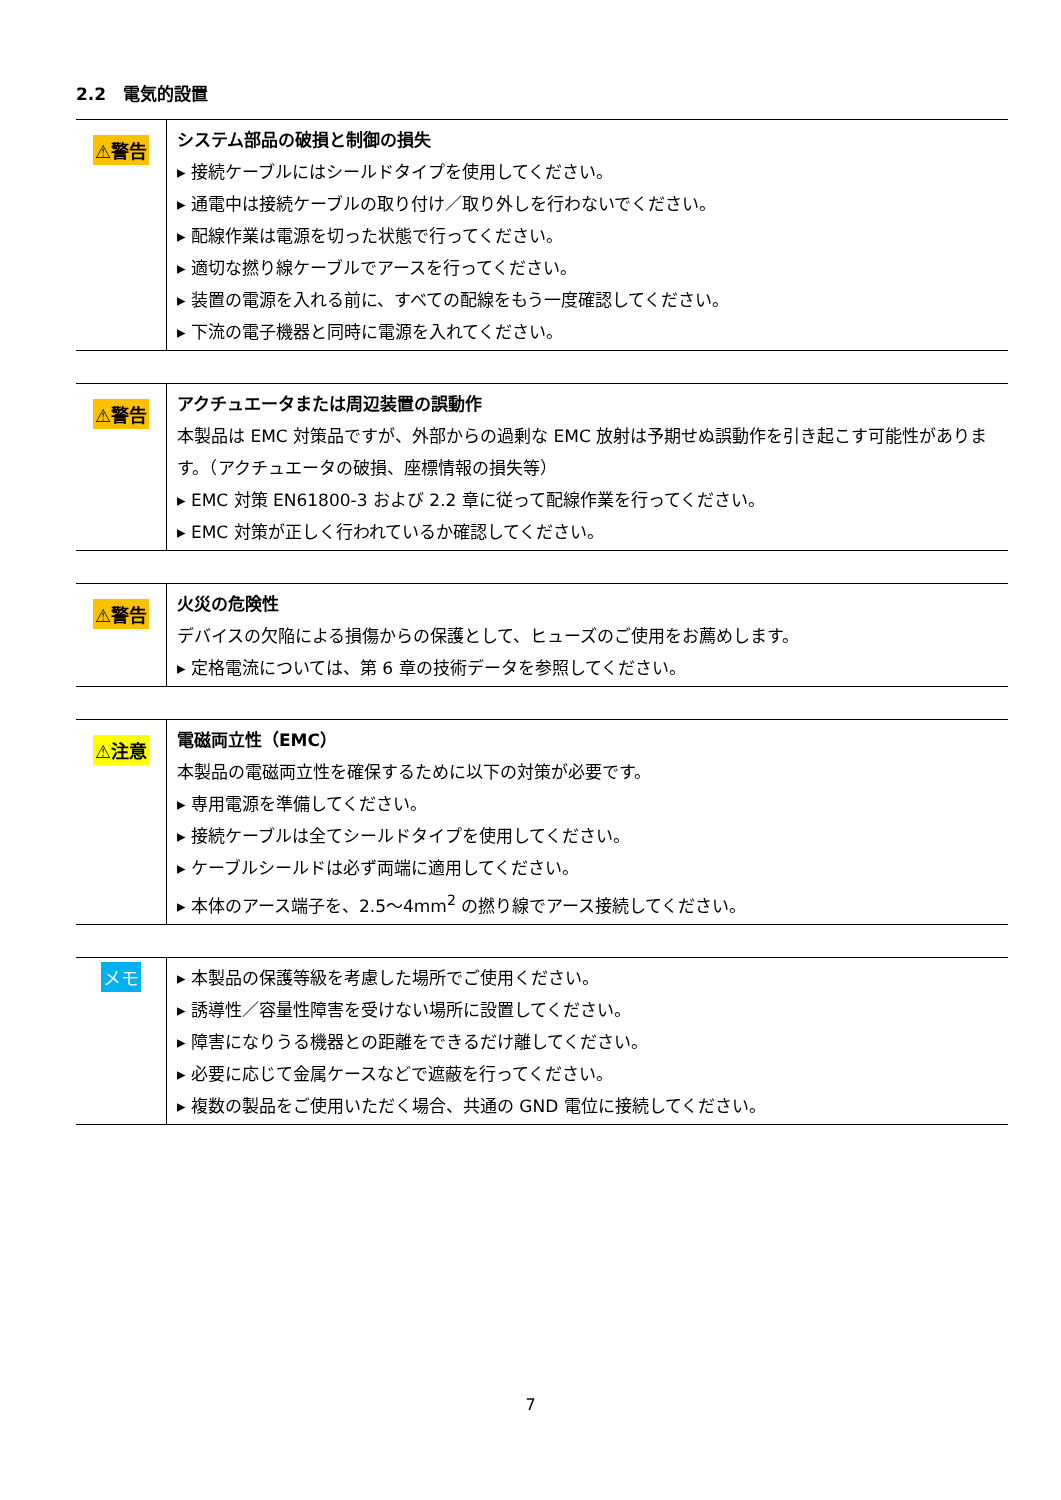2.2　電気的設置
| ⚠警告 | システム部品の破損と制御の損失 ▸ 接続ケーブルにはシールドタイプを使用してください。 ▸ 通電中は接続ケーブルの取り付け／取り外しを行わないでください。 ▸ 配線作業は電源を切った状態で行ってください。 ▸ 適切な撚り線ケーブルでアースを行ってください。 ▸ 装置の電源を入れる前に、すべての配線をもう一度確認してください。 ▸ 下流の電子機器と同時に電源を入れてください。 |
| ⚠警告 | アクチュエータまたは周辺装置の誤動作 本製品は EMC 対策品ですが、外部からの過剰な EMC 放射は予期せぬ誤動作を引き起こす可能性があります。（アクチュエータの破損、座標情報の損失等） ▸ EMC 対策 EN61800-3 および 2.2 章に従って配線作業を行ってください。 ▸ EMC 対策が正しく行われているか確認してください。 |
| ⚠警告 | 火災の危険性 デバイスの欠陥による損傷からの保護として、ヒューズのご使用をお薦めします。 ▸ 定格電流については、第 6 章の技術データを参照してください。 |
| ⚠注意 | 電磁両立性（EMC） 本製品の電磁両立性を確保するために以下の対策が必要です。 ▸ 専用電源を準備してください。 ▸ 接続ケーブルは全てシールドタイプを使用してください。 ▸ ケーブルシールドは必ず両端に適用してください。 ▸ 本体のアース端子を、2.5～4mm<sup>2</sup> の撚り線でアース接続してください。 |
| メモ | ▸ 本製品の保護等級を考慮した場所でご使用ください。 ▸ 誘導性／容量性障害を受けない場所に設置してください。 ▸ 障害になりうる機器との距離をできるだけ離してください。 ▸ 必要に応じて金属ケースなどで遮蔽を行ってください。 ▸ 複数の製品をご使用いただく場合、共通の GND 電位に接続してください。 |
7